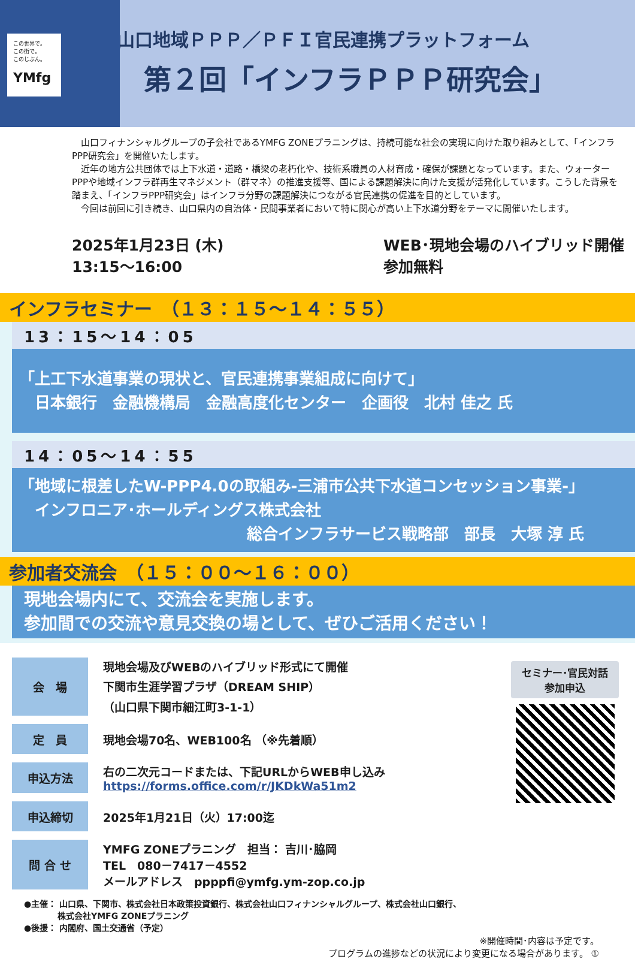この世界で。
この街で。
このじぶん。
YMfg
山口地域ＰＰＰ／ＰＦＩ官民連携プラットフォーム
第２回「インフラＰＰＰ研究会」
　山口フィナンシャルグループの子会社であるYMFG ZONEプラニングは、持続可能な社会の実現に向けた取り組みとして、「インフラPPP研究会」を開催いたします。
　近年の地方公共団体では上下水道・道路・橋梁の老朽化や、技術系職員の人材育成・確保が課題となっています。また、ウォーターPPPや地域インフラ群再生マネジメント（群マネ）の推進支援等、国による課題解決に向けた支援が活発化しています。こうした背景を踏まえ、「インフラPPP研究会」はインフラ分野の課題解決につながる官民連携の促進を目的としています。
　今回は前回に引き続き、山口県内の自治体・民間事業者において特に関心が高い上下水道分野をテーマに開催いたします。
2025年1月23日 (木)
13:15～16:00
WEB･現地会場のハイブリッド開催
参加無料
インフラセミナー　（１３：１５～１４：５５）
13：15～14：05
「上工下水道事業の現状と、官民連携事業組成に向けて」
　日本銀行　金融機構局　金融高度化センター　企画役　北村 佳之 氏
14：05～14：55
「地域に根差したW-PPP4.0の取組み-三浦市公共下水道コンセッション事業-」
　インフロニア･ホールディングス株式会社
総合インフラサービス戦略部　部長　大塚 淳 氏
参加者交流会　（１５：００～１６：００）
現地会場内にて、交流会を実施します。
参加間での交流や意見交換の場として、ぜひご活用ください！
| 会 場 | 現地会場及びWEBのハイブリッド形式にて開催 下関市生涯学習プラザ（DREAM SHIP） （山口県下関市細江町3-1-1） |
| 定 員 | 現地会場70名、WEB100名 （※先着順） |
| 申込方法 | 右の二次元コードまたは、下記URLからWEB申し込み https://forms.office.com/r/JKDkWa51m2 |
| 申込締切 | 2025年1月21日（火）17:00迄 |
| 問 合 せ | YMFG ZONEプラニング 担当： 吉川･脇岡 TEL 080－7417－4552 メールアドレス ppppfi@ymfg.ym-zop.co.jp |
セミナー･官民対話
参加申込
●主催： 山口県、下関市、株式会社日本政策投資銀行、株式会社山口フィナンシャルグループ、株式会社山口銀行、
　　　　株式会社YMFG ZONEプラニング
●後援： 内閣府、国土交通省（予定）
※開催時間･内容は予定です。
プログラムの進捗などの状況により変更になる場合があります。 ①